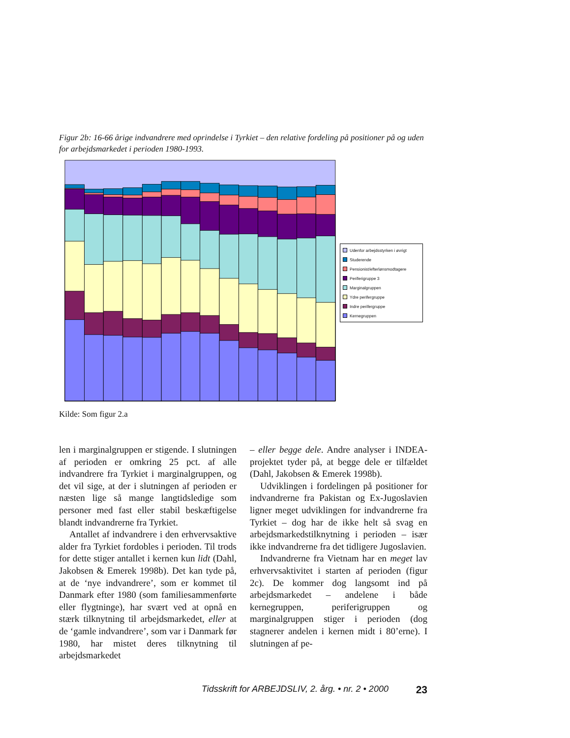Figur 2b: 16-66 årige indvandrere med oprindelse i Tyrkiet – den relative fordeling på positioner på og uden for arbejdsmarkedet i perioden 1980-1993.
Udenfor arbejdsstyrken i øvrigt
Studerende
Pensionist/efterlønsmodtagere
Periferigruppe 3
Marginalgruppen
Ydre perifergruppe
Indre perifergruppe
Kernegruppen
Kilde: Som figur 2.a
len i marginalgruppen er stigende. I slutningen af perioden er omkring 25 pct. af alle indvandrere fra Tyrkiet i marginalgruppen, og det vil sige, at der i slutningen af perioden er næsten lige så mange langtidsledige som personer med fast eller stabil beskæftigelse blandt indvandrerne fra Tyrkiet.
Antallet af indvandrere i den erhvervsaktive alder fra Tyrkiet fordobles i perioden. Til trods for dette stiger antallet i kernen kun lidt (Dahl, Jakobsen & Emerek 1998b). Det kan tyde på, at de ‘nye indvandrere’, som er kommet til Danmark efter 1980 (som familiesammenførte eller flygtninge), har svært ved at opnå en stærk tilknytning til arbejdsmarkedet, eller at de ‘gamle indvandrere’, som var i Danmark før 1980, har mistet deres tilknytning til arbejdsmarkedet
– eller begge dele. Andre analyser i INDEA-projektet tyder på, at begge dele er tilfældet (Dahl, Jakobsen & Emerek 1998b).
Udviklingen i fordelingen på positioner for indvandrerne fra Pakistan og Ex-Jugoslavien ligner meget udviklingen for indvandrerne fra Tyrkiet – dog har de ikke helt så svag en arbejdsmarkedstilknytning i perioden – især ikke indvandrerne fra det tidligere Jugoslavien.
Indvandrerne fra Vietnam har en meget lav erhvervsaktivitet i starten af perioden (figur 2c). De kommer dog langsomt ind på arbejdsmarkedet – andelene i både kernegruppen, periferigruppen og marginalgruppen stiger i perioden (dog stagnerer andelen i kernen midt i 80’erne). I slutningen af pe-
Tidsskrift for ARBEJDSLIV, 2. årg. • nr. 2 • 2000 23